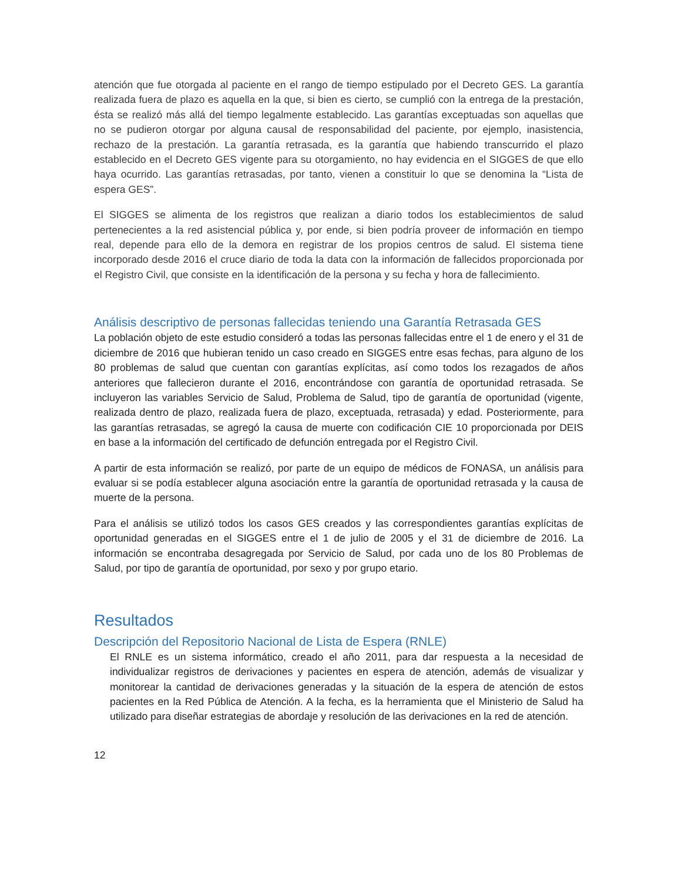atención que fue otorgada al paciente en el rango de tiempo estipulado por el Decreto GES. La garantía realizada fuera de plazo es aquella en la que, si bien es cierto, se cumplió con la entrega de la prestación, ésta se realizó más allá del tiempo legalmente establecido. Las garantías exceptuadas son aquellas que no se pudieron otorgar por alguna causal de responsabilidad del paciente, por ejemplo, inasistencia, rechazo de la prestación. La garantía retrasada, es la garantía que habiendo transcurrido el plazo establecido en el Decreto GES vigente para su otorgamiento, no hay evidencia en el SIGGES de que ello haya ocurrido. Las garantías retrasadas, por tanto, vienen a constituir lo que se denomina la “Lista de espera GES”.
El SIGGES se alimenta de los registros que realizan a diario todos los establecimientos de salud pertenecientes a la red asistencial pública y, por ende, si bien podría proveer de información en tiempo real, depende para ello de la demora en registrar de los propios centros de salud. El sistema tiene incorporado desde 2016 el cruce diario de toda la data con la información de fallecidos proporcionada por el Registro Civil, que consiste en la identificación de la persona y su fecha y hora de fallecimiento.
Análisis descriptivo de personas fallecidas teniendo una Garantía Retrasada GES
La población objeto de este estudio consideró a todas las personas fallecidas entre el 1 de enero y el 31 de diciembre de 2016 que hubieran tenido un caso creado en SIGGES entre esas fechas, para alguno de los 80 problemas de salud que cuentan con garantías explícitas, así como todos los rezagados de años anteriores que fallecieron durante el 2016, encontrándose con garantía de oportunidad retrasada. Se incluyeron las variables Servicio de Salud, Problema de Salud, tipo de garantía de oportunidad (vigente, realizada dentro de plazo, realizada fuera de plazo, exceptuada, retrasada) y edad. Posteriormente, para las garantías retrasadas, se agregó la causa de muerte con codificación CIE 10 proporcionada por DEIS en base a la información del certificado de defunción entregada por el Registro Civil.
A partir de esta información se realizó, por parte de un equipo de médicos de FONASA, un análisis para evaluar si se podía establecer alguna asociación entre la garantía de oportunidad retrasada y la causa de muerte de la persona.
Para el análisis se utilizó todos los casos GES creados y las correspondientes garantías explícitas de oportunidad generadas en el SIGGES entre el 1 de julio de 2005 y el 31 de diciembre de 2016. La información se encontraba desagregada por Servicio de Salud, por cada uno de los 80 Problemas de Salud, por tipo de garantía de oportunidad, por sexo y por grupo etario.
Resultados
Descripción del Repositorio Nacional de Lista de Espera (RNLE)
El RNLE es un sistema informático, creado el año 2011, para dar respuesta a la necesidad de individualizar registros de derivaciones y pacientes en espera de atención, además de visualizar y monitorear la cantidad de derivaciones generadas y la situación de la espera de atención de estos pacientes en la Red Pública de Atención. A la fecha, es la herramienta que el Ministerio de Salud ha utilizado para diseñar estrategias de abordaje y resolución de las derivaciones en la red de atención.
12